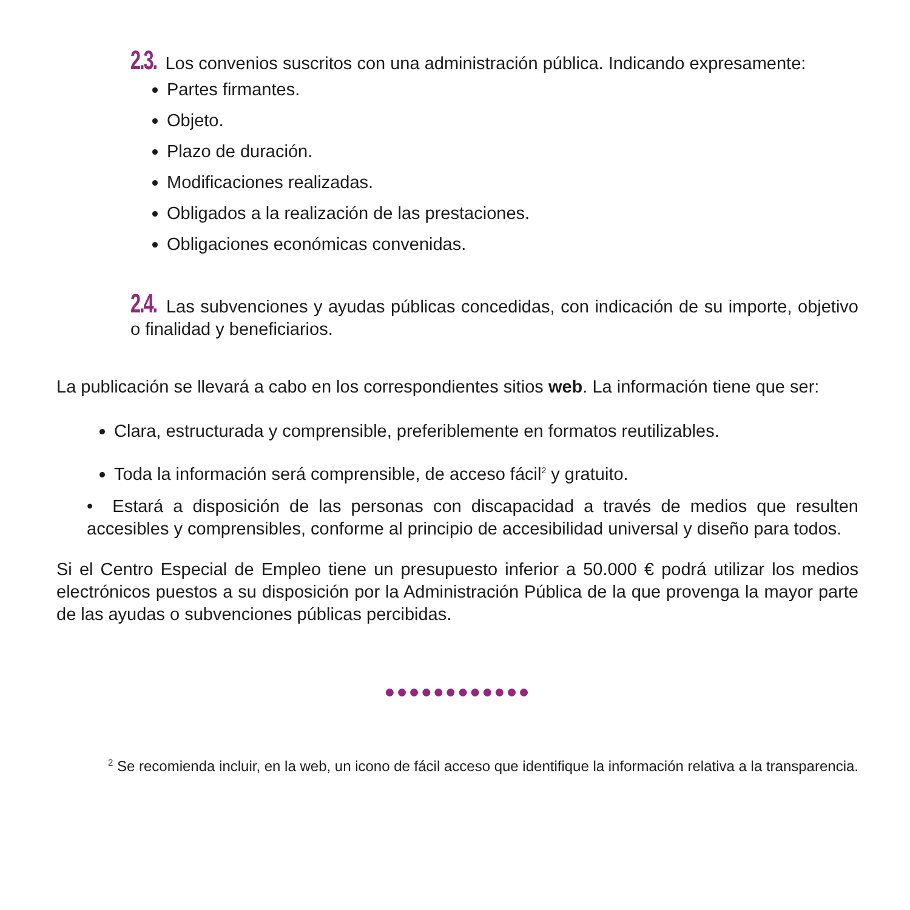2.3. Los convenios suscritos con una administración pública. Indicando expresamente:
Partes firmantes.
Objeto.
Plazo de duración.
Modificaciones realizadas.
Obligados a la realización de las prestaciones.
Obligaciones económicas convenidas.
2.4. Las subvenciones y ayudas públicas concedidas, con indicación de su importe, objetivo o finalidad y beneficiarios.
La publicación se llevará a cabo en los correspondientes sitios web. La información tiene que ser:
Clara, estructurada y comprensible, preferiblemente en formatos reutilizables.
Toda la información será comprensible, de acceso fácil<sup>2</sup> y gratuito.
• Estará a disposición de las personas con discapacidad a través de medios que resulten accesibles y comprensibles, conforme al principio de accesibilidad universal y diseño para todos.
Si el Centro Especial de Empleo tiene un presupuesto inferior a 50.000 € podrá utilizar los medios electrónicos puestos a su disposición por la Administración Pública de la que provenga la mayor parte de las ayudas o subvenciones públicas percibidas.
●●●●●●●●●●●●
<sup>2</sup> Se recomienda incluir, en la web, un icono de fácil acceso que identifique la información relativa a la transparencia.